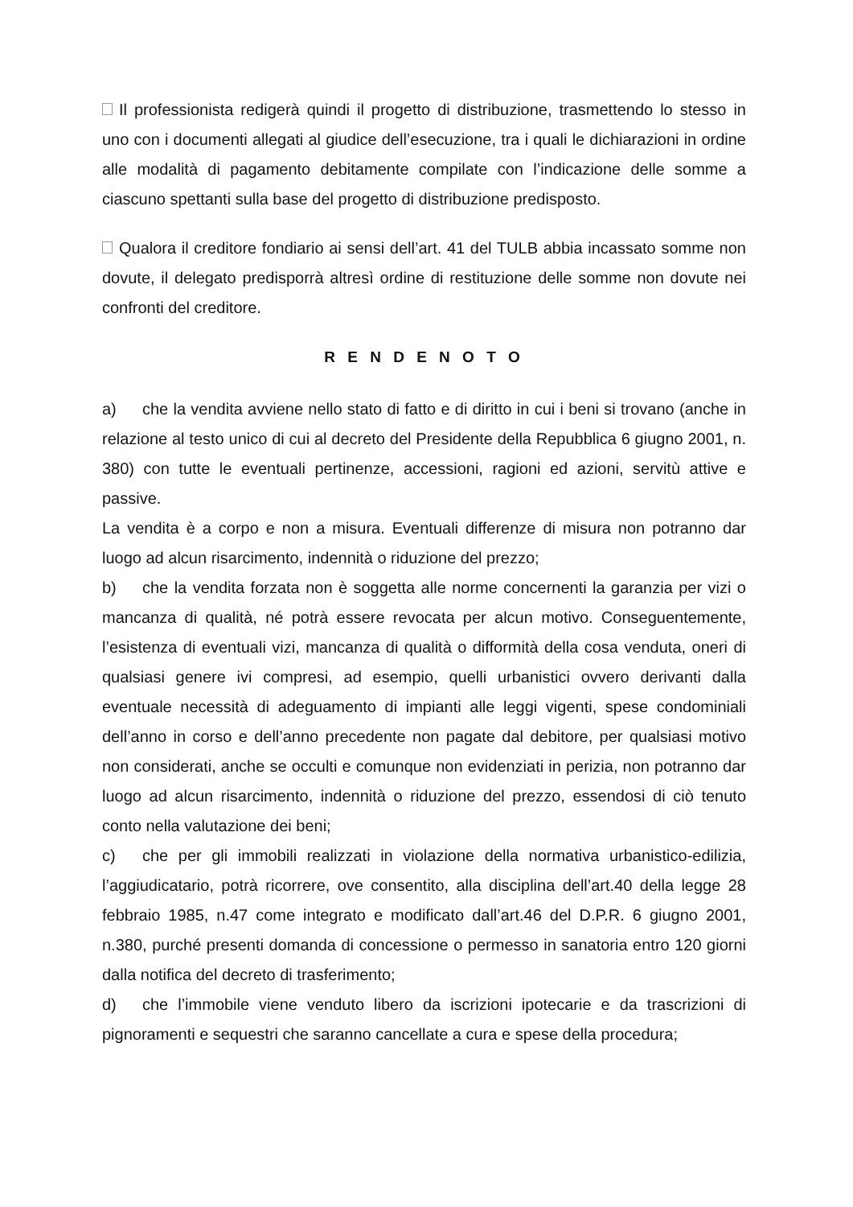Il professionista redigerà quindi il progetto di distribuzione, trasmettendo lo stesso in uno con i documenti allegati al giudice dell’esecuzione, tra i quali le dichiarazioni in ordine alle modalità di pagamento debitamente compilate con l’indicazione delle somme a ciascuno spettanti sulla base del progetto di distribuzione predisposto.
Qualora il creditore fondiario ai sensi dell’art. 41 del TULB abbia incassato somme non dovute, il delegato predisporrà altresì ordine di restituzione delle somme non dovute nei confronti del creditore.
R E N D E N O T O
a) che la vendita avviene nello stato di fatto e di diritto in cui i beni si trovano (anche in relazione al testo unico di cui al decreto del Presidente della Repubblica 6 giugno 2001, n. 380) con tutte le eventuali pertinenze, accessioni, ragioni ed azioni, servitù attive e passive.
La vendita è a corpo e non a misura. Eventuali differenze di misura non potranno dar luogo ad alcun risarcimento, indennità o riduzione del prezzo;
b) che la vendita forzata non è soggetta alle norme concernenti la garanzia per vizi o mancanza di qualità, né potrà essere revocata per alcun motivo. Conseguentemente, l’esistenza di eventuali vizi, mancanza di qualità o difformità della cosa venduta, oneri di qualsiasi genere ivi compresi, ad esempio, quelli urbanistici ovvero derivanti dalla eventuale necessità di adeguamento di impianti alle leggi vigenti, spese condominiali dell’anno in corso e dell’anno precedente non pagate dal debitore, per qualsiasi motivo non considerati, anche se occulti e comunque non evidenziati in perizia, non potranno dar luogo ad alcun risarcimento, indennità o riduzione del prezzo, essendosi di ciò tenuto conto nella valutazione dei beni;
c) che per gli immobili realizzati in violazione della normativa urbanistico-edilizia, l’aggiudicatario, potrà ricorrere, ove consentito, alla disciplina dell’art.40 della legge 28 febbraio 1985, n.47 come integrato e modificato dall’art.46 del D.P.R. 6 giugno 2001, n.380, purché presenti domanda di concessione o permesso in sanatoria entro 120 giorni dalla notifica del decreto di trasferimento;
d) che l’immobile viene venduto libero da iscrizioni ipotecarie e da trascrizioni di pignoramenti e sequestri che saranno cancellate a cura e spese della procedura;